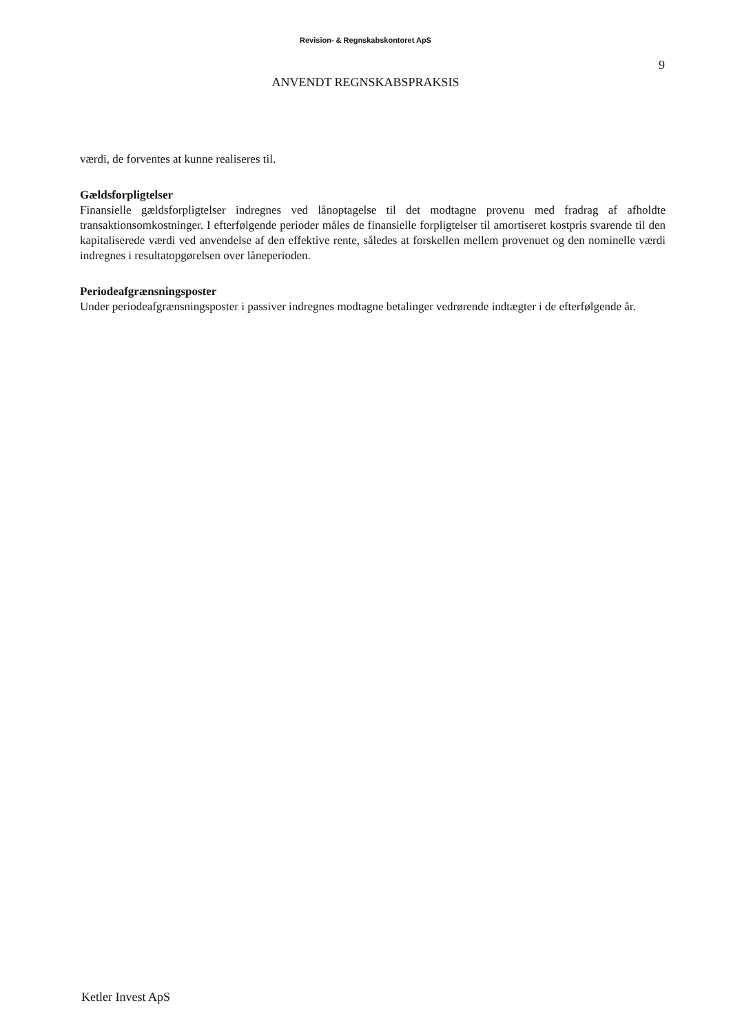Revision- & Regnskabskontoret ApS
9
ANVENDT REGNSKABSPRAKSIS
værdi, de forventes at kunne realiseres til.
Gældsforpligtelser
Finansielle gældsforpligtelser indregnes ved lånoptagelse til det modtagne provenu med fradrag af afholdte transaktionsomkostninger. I efterfølgende perioder måles de finansielle forpligtelser til amortiseret kostpris svarende til den kapitaliserede værdi ved anvendelse af den effektive rente, således at forskellen mellem provenuet og den nominelle værdi indregnes i resultatopgørelsen over låneperioden.
Periodeafgrænsningsposter
Under periodeafgrænsningsposter i passiver indregnes modtagne betalinger vedrørende indtægter i de efterfølgende år.
Ketler Invest ApS